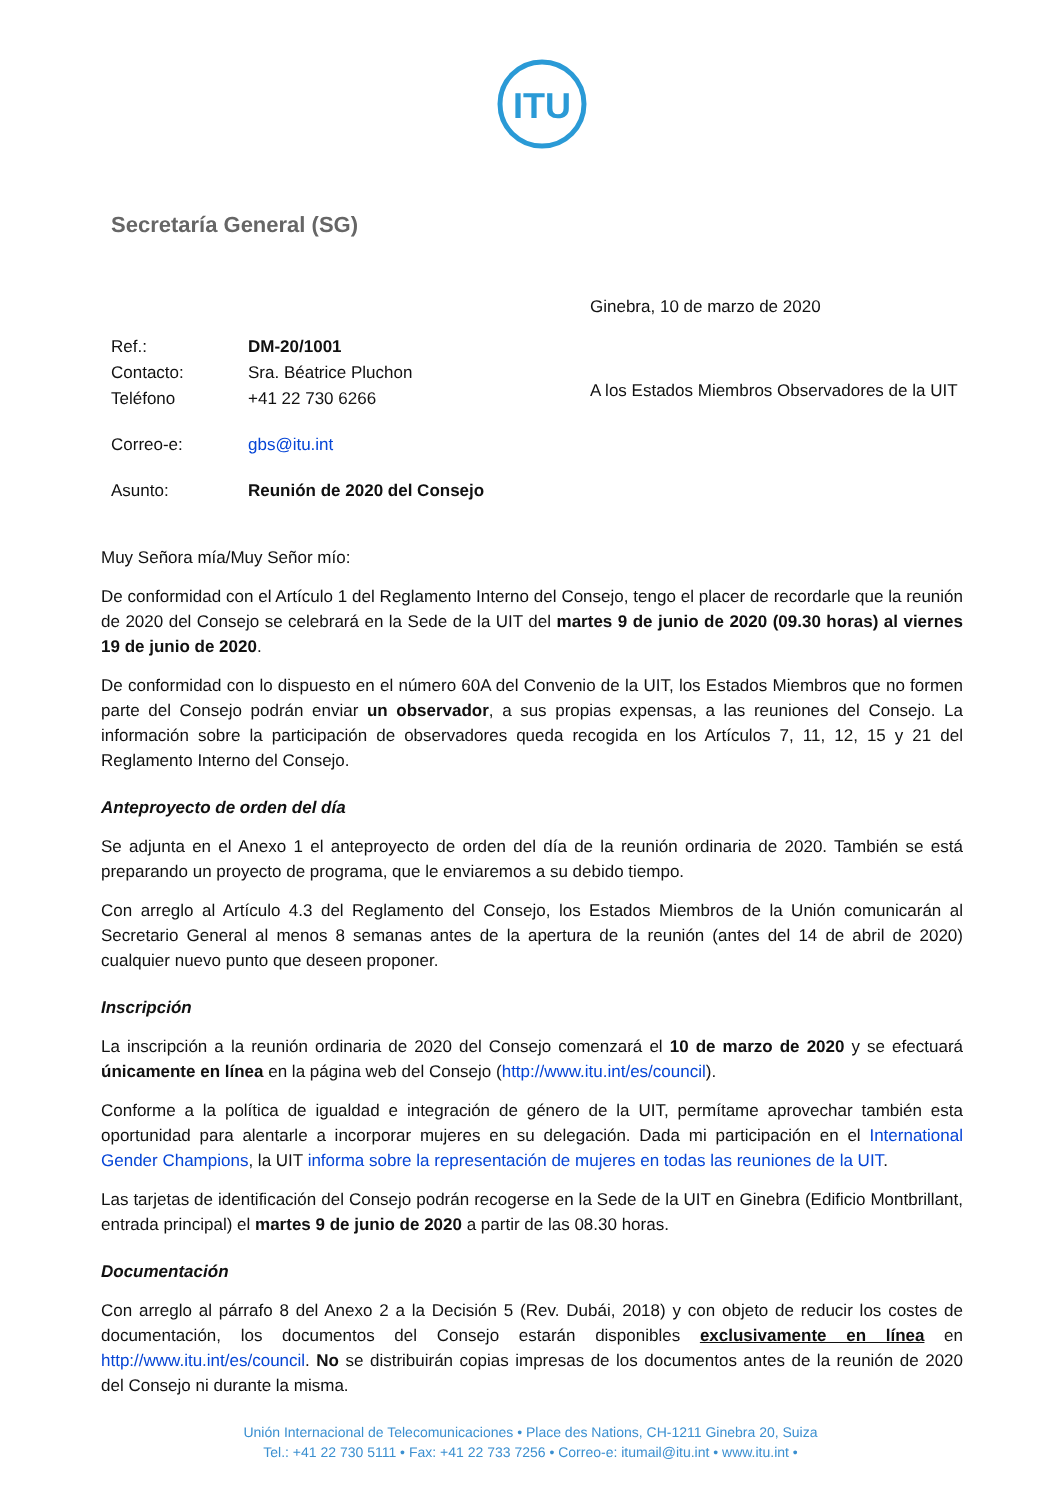ITU
Secretaría General (SG)
Ginebra, 10 de marzo de 2020
| Ref.: | DM-20/1001 |
| Contacto: | Sra. Béatrice Pluchon |
| Teléfono | +41 22 730 6266 |
| Correo-e: | gbs@itu.int |
| Asunto: | Reunión de 2020 del Consejo |
A los Estados Miembros Observadores de la UIT
Muy Señora mía/Muy Señor mío:
De conformidad con el Artículo 1 del Reglamento Interno del Consejo, tengo el placer de recordarle que la reunión de 2020 del Consejo se celebrará en la Sede de la UIT del martes 9 de junio de 2020 (09.30 horas) al viernes 19 de junio de 2020.
De conformidad con lo dispuesto en el número 60A del Convenio de la UIT, los Estados Miembros que no formen parte del Consejo podrán enviar un observador, a sus propias expensas, a las reuniones del Consejo. La información sobre la participación de observadores queda recogida en los Artículos 7, 11, 12, 15 y 21 del Reglamento Interno del Consejo.
Anteproyecto de orden del día
Se adjunta en el Anexo 1 el anteproyecto de orden del día de la reunión ordinaria de 2020. También se está preparando un proyecto de programa, que le enviaremos a su debido tiempo.
Con arreglo al Artículo 4.3 del Reglamento del Consejo, los Estados Miembros de la Unión comunicarán al Secretario General al menos 8 semanas antes de la apertura de la reunión (antes del 14 de abril de 2020) cualquier nuevo punto que deseen proponer.
Inscripción
La inscripción a la reunión ordinaria de 2020 del Consejo comenzará el 10 de marzo de 2020 y se efectuará únicamente en línea en la página web del Consejo (http://www.itu.int/es/council).
Conforme a la política de igualdad e integración de género de la UIT, permítame aprovechar también esta oportunidad para alentarle a incorporar mujeres en su delegación. Dada mi participación en el International Gender Champions, la UIT informa sobre la representación de mujeres en todas las reuniones de la UIT.
Las tarjetas de identificación del Consejo podrán recogerse en la Sede de la UIT en Ginebra (Edificio Montbrillant, entrada principal) el martes 9 de junio de 2020 a partir de las 08.30 horas.
Documentación
Con arreglo al párrafo 8 del Anexo 2 a la Decisión 5 (Rev. Dubái, 2018) y con objeto de reducir los costes de documentación, los documentos del Consejo estarán disponibles exclusivamente en línea en http://www.itu.int/es/council. No se distribuirán copias impresas de los documentos antes de la reunión de 2020 del Consejo ni durante la misma.
Unión Internacional de Telecomunicaciones • Place des Nations, CH-1211 Ginebra 20, Suiza
Tel.: +41 22 730 5111 • Fax: +41 22 733 7256 • Correo-e: itumail@itu.int • www.itu.int •